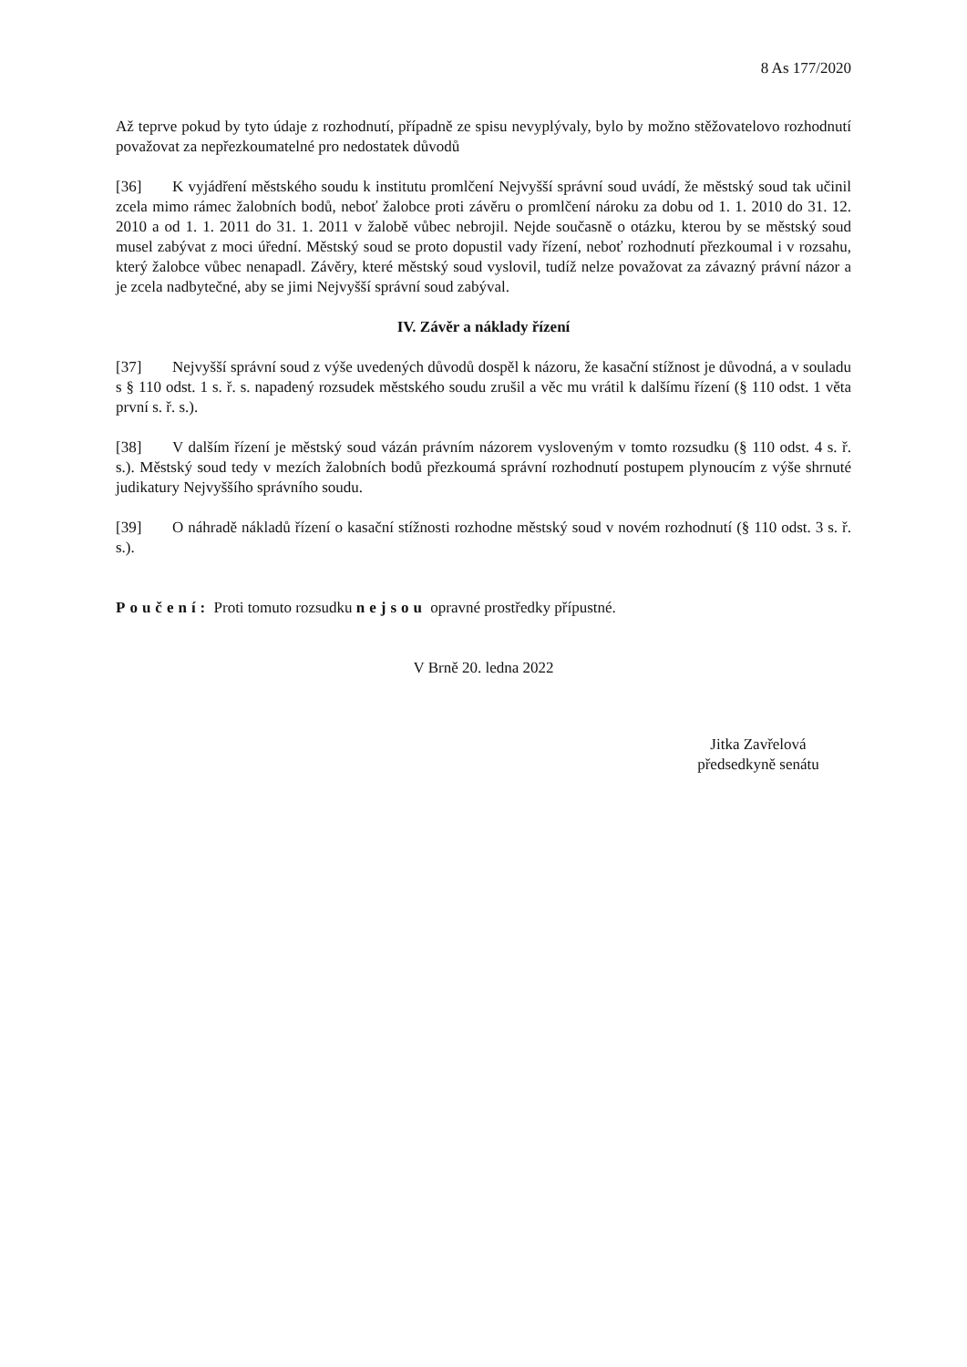8 As 177/2020
Až teprve pokud by tyto údaje z rozhodnutí, případně ze spisu nevyplývaly, bylo by možno stěžovatelovo rozhodnutí považovat za nepřezkoumatelné pro nedostatek důvodů
[36] K vyjádření městského soudu k institutu promlčení Nejvyšší správní soud uvádí, že městský soud tak učinil zcela mimo rámec žalobních bodů, neboť žalobce proti závěru o promlčení nároku za dobu od 1. 1. 2010 do 31. 12. 2010 a od 1. 1. 2011 do 31. 1. 2011 v žalobě vůbec nebrojil. Nejde současně o otázku, kterou by se městský soud musel zabývat z moci úřední. Městský soud se proto dopustil vady řízení, neboť rozhodnutí přezkoumal i v rozsahu, který žalobce vůbec nenapadl. Závěry, které městský soud vyslovil, tudíž nelze považovat za závazný právní názor a je zcela nadbytečné, aby se jimi Nejvyšší správní soud zabýval.
IV. Závěr a náklady řízení
[37] Nejvyšší správní soud z výše uvedených důvodů dospěl k názoru, že kasační stížnost je důvodná, a v souladu s § 110 odst. 1 s. ř. s. napadený rozsudek městského soudu zrušil a věc mu vrátil k dalšímu řízení (§ 110 odst. 1 věta první s. ř. s.).
[38] V dalším řízení je městský soud vázán právním názorem vysloveným v tomto rozsudku (§ 110 odst. 4 s. ř. s.). Městský soud tedy v mezích žalobních bodů přezkoumá správní rozhodnutí postupem plynoucím z výše shrnuté judikatury Nejvyššího správního soudu.
[39] O náhradě nákladů řízení o kasační stížnosti rozhodne městský soud v novém rozhodnutí (§ 110 odst. 3 s. ř. s.).
Poučení: Proti tomuto rozsudku nejsou opravné prostředky přípustné.
V Brně 20. ledna 2022
Jitka Zavřelová
předsedkyně senátu